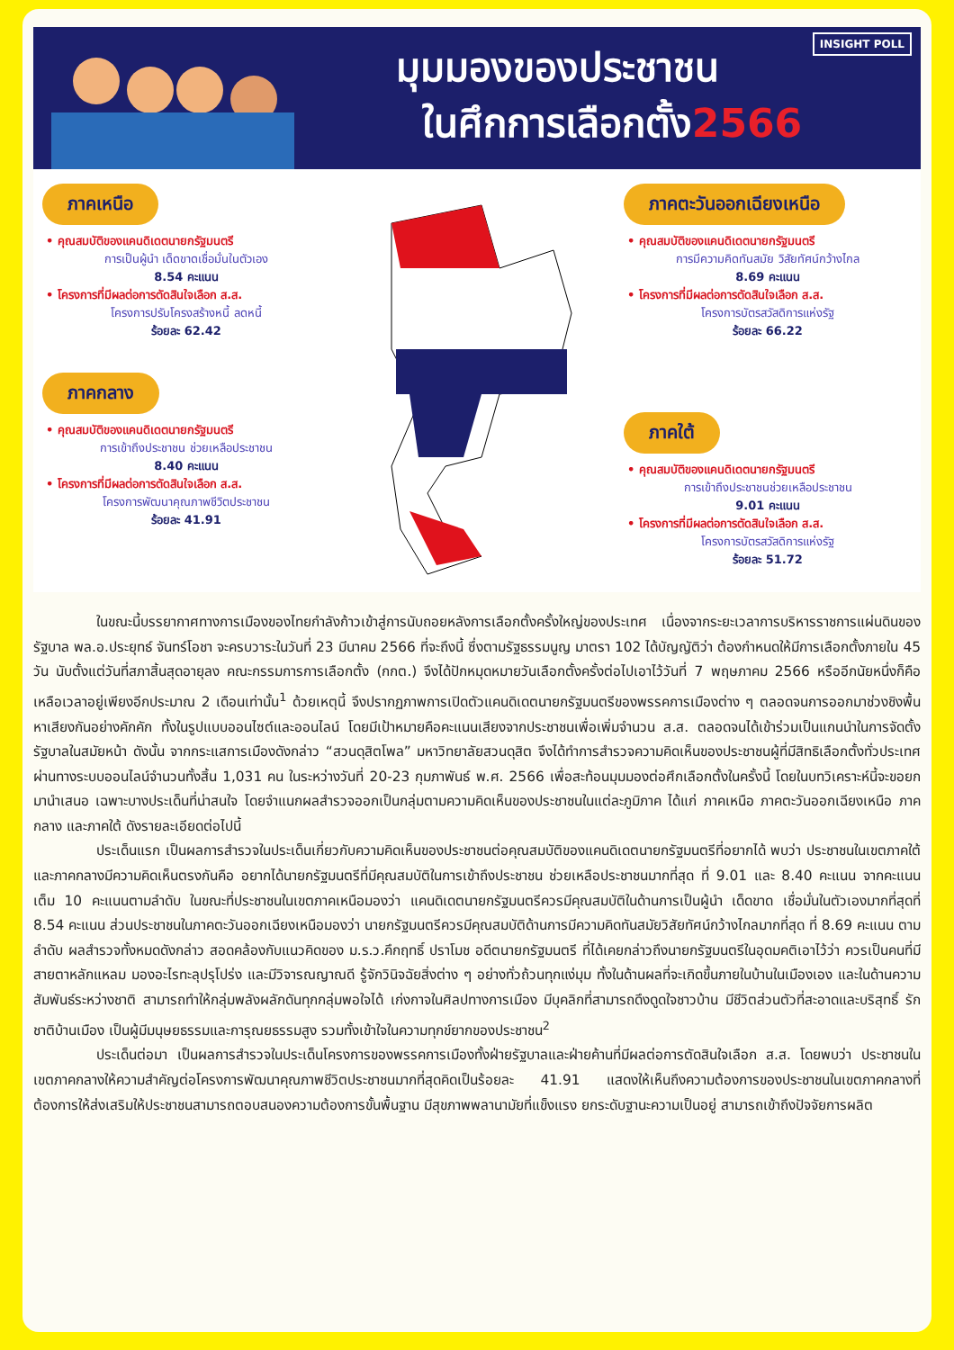INSIGHT POLL มุมมองของประชาชน
ในศึกการเลือกตั้ง2566
ภาคเหนือ
• คุณสมบัติของแคนดิเดตนายกรัฐมนตรี
การเป็นผู้นำ เด็ดขาดเชื่อมั่นในตัวเอง
8.54 คะแนน
• โครงการที่มีผลต่อการตัดสินใจเลือก ส.ส.
โครงการปรับโครงสร้างหนี้ ลดหนี้
ร้อยละ 62.42
ภาคกลาง
• คุณสมบัติของแคนดิเดตนายกรัฐมนตรี
การเข้าถึงประชาชน ช่วยเหลือประชาชน
8.40 คะแนน
• โครงการที่มีผลต่อการตัดสินใจเลือก ส.ส.
โครงการพัฒนาคุณภาพชีวิตประชาชน
ร้อยละ 41.91
ภาคตะวันออกเฉียงเหนือ
• คุณสมบัติของแคนดิเดตนายกรัฐมนตรี
การมีความคิดทันสมัย วิสัยทัศน์กว้างไกล
8.69 คะแนน
• โครงการที่มีผลต่อการตัดสินใจเลือก ส.ส.
โครงการบัตรสวัสดิการแห่งรัฐ
ร้อยละ 66.22
ภาคใต้
• คุณสมบัติของแคนดิเดตนายกรัฐมนตรี
การเข้าถึงประชาชนช่วยเหลือประชาชน
9.01 คะแนน
• โครงการที่มีผลต่อการตัดสินใจเลือก ส.ส.
โครงการบัตรสวัสดิการแห่งรัฐ
ร้อยละ 51.72
ในขณะนี้บรรยากาศทางการเมืองของไทยกำลังก้าวเข้าสู่การนับถอยหลังการเลือกตั้งครั้งใหญ่ของประเทศ เนื่องจากระยะเวลาการบริหารราชการแผ่นดินของรัฐบาล พล.อ.ประยุทธ์ จันทร์โอชา จะครบวาระในวันที่ 23 มีนาคม 2566 ที่จะถึงนี้ ซึ่งตามรัฐธรรมนูญ มาตรา 102 ได้บัญญัติว่า ต้องกำหนดให้มีการเลือกตั้งภายใน 45 วัน นับตั้งแต่วันที่สภาสิ้นสุดอายุลง คณะกรรมการการเลือกตั้ง (กกต.) จึงได้ปักหมุดหมายวันเลือกตั้งครั้งต่อไปเอาไว้วันที่ 7 พฤษภาคม 2566 หรืออีกนัยหนึ่งก็คือเหลือเวลาอยู่เพียงอีกประมาณ 2 เดือนเท่านั้น<sup>1</sup> ด้วยเหตุนี้ จึงปรากฏภาพการเปิดตัวแคนดิเดตนายกรัฐมนตรีของพรรคการเมืองต่าง ๆ ตลอดจนการออกมาช่วงชิงพื้นหาเสียงกันอย่างคักคัก ทั้งในรูปแบบออนไซต์และออนไลน์ โดยมีเป้าหมายคือคะแนนเสียงจากประชาชนเพื่อเพิ่มจำนวน ส.ส. ตลอดจนได้เข้าร่วมเป็นแกนนำในการจัดตั้งรัฐบาลในสมัยหน้า ดังนั้น จากกระแสการเมืองดังกล่าว “สวนดุสิตโพล” มหาวิทยาลัยสวนดุสิต จึงได้ทำการสำรวจความคิดเห็นของประชาชนผู้ที่มีสิทธิเลือกตั้งทั่วประเทศผ่านทางระบบออนไลน์จำนวนทั้งสิ้น 1,031 คน ในระหว่างวันที่ 20-23 กุมภาพันธ์ พ.ศ. 2566 เพื่อสะท้อนมุมมองต่อศึกเลือกตั้งในครั้งนี้ โดยในบทวิเคราะห์นี้จะขอยกมานำเสนอ เฉพาะบางประเด็นที่น่าสนใจ โดยจำแนกผลสำรวจออกเป็นกลุ่มตามความคิดเห็นของประชาชนในแต่ละภูมิภาค ได้แก่ ภาคเหนือ ภาคตะวันออกเฉียงเหนือ ภาคกลาง และภาคใต้ ดังรายละเอียดต่อไปนี้
ประเด็นแรก เป็นผลการสำรวจในประเด็นเกี่ยวกับความคิดเห็นของประชาชนต่อคุณสมบัติของแคนดิเดตนายกรัฐมนตรีที่อยากได้ พบว่า ประชาชนในเขตภาคใต้และภาคกลางมีความคิดเห็นตรงกันคือ อยากได้นายกรัฐมนตรีที่มีคุณสมบัติในการเข้าถึงประชาชน ช่วยเหลือประชาชนมากที่สุด ที่ 9.01 และ 8.40 คะแนน จากคะแนนเต็ม 10 คะแนนตามลำดับ ในขณะที่ประชาชนในเขตภาคเหนือมองว่า แคนดิเดตนายกรัฐมนตรีควรมีคุณสมบัติในด้านการเป็นผู้นำ เด็ดขาด เชื่อมั่นในตัวเองมากที่สุดที่ 8.54 คะแนน ส่วนประชาชนในภาคตะวันออกเฉียงเหนือมองว่า นายกรัฐมนตรีควรมีคุณสมบัติด้านการมีความคิดทันสมัยวิสัยทัศน์กว้างไกลมากที่สุด ที่ 8.69 คะแนน ตามลำดับ ผลสำรวจทั้งหมดดังกล่าว สอดคล้องกับแนวคิดของ ม.ร.ว.คึกฤทธิ์ ปราโมช อดีตนายกรัฐมนตรี ที่ได้เคยกล่าวถึงนายกรัฐมนตรีในอุดมคติเอาไว้ว่า ควรเป็นคนที่มีสายตาหลักแหลม มองอะไรทะลุปรุโปร่ง และมีวิจารณญาณดี รู้จักวินิจฉัยสิ่งต่าง ๆ อย่างทั่วถ้วนทุกแง่มุม ทั้งในด้านผลที่จะเกิดขึ้นภายในบ้านในเมืองเอง และในด้านความสัมพันธ์ระหว่างชาติ สามารถทำให้กลุ่มพลังผลักดันทุกกลุ่มพอใจได้ เก่งกาจในศิลปทางการเมือง มีบุคลิกที่สามารถดึงดูดใจชาวบ้าน มีชีวิตส่วนตัวที่สะอาดและบริสุทธิ์ รักชาติบ้านเมือง เป็นผู้มีมนุษยธรรมและการุณยธรรมสูง รวมทั้งเข้าใจในความทุกข์ยากของประชาชน<sup>2</sup>
ประเด็นต่อมา เป็นผลการสำรวจในประเด็นโครงการของพรรคการเมืองทั้งฝ่ายรัฐบาลและฝ่ายค้านที่มีผลต่อการตัดสินใจเลือก ส.ส. โดยพบว่า ประชาชนในเขตภาคกลางให้ความสำคัญต่อโครงการพัฒนาคุณภาพชีวิตประชาชนมากที่สุดคิดเป็นร้อยละ 41.91 แสดงให้เห็นถึงความต้องการของประชาชนในเขตภาคกลางที่ต้องการให้ส่งเสริมให้ประชาชนสามารถตอบสนองความต้องการขั้นพื้นฐาน มีสุขภาพพลานามัยที่แข็งแรง ยกระดับฐานะความเป็นอยู่ สามารถเข้าถึงปัจจัยการผลิต